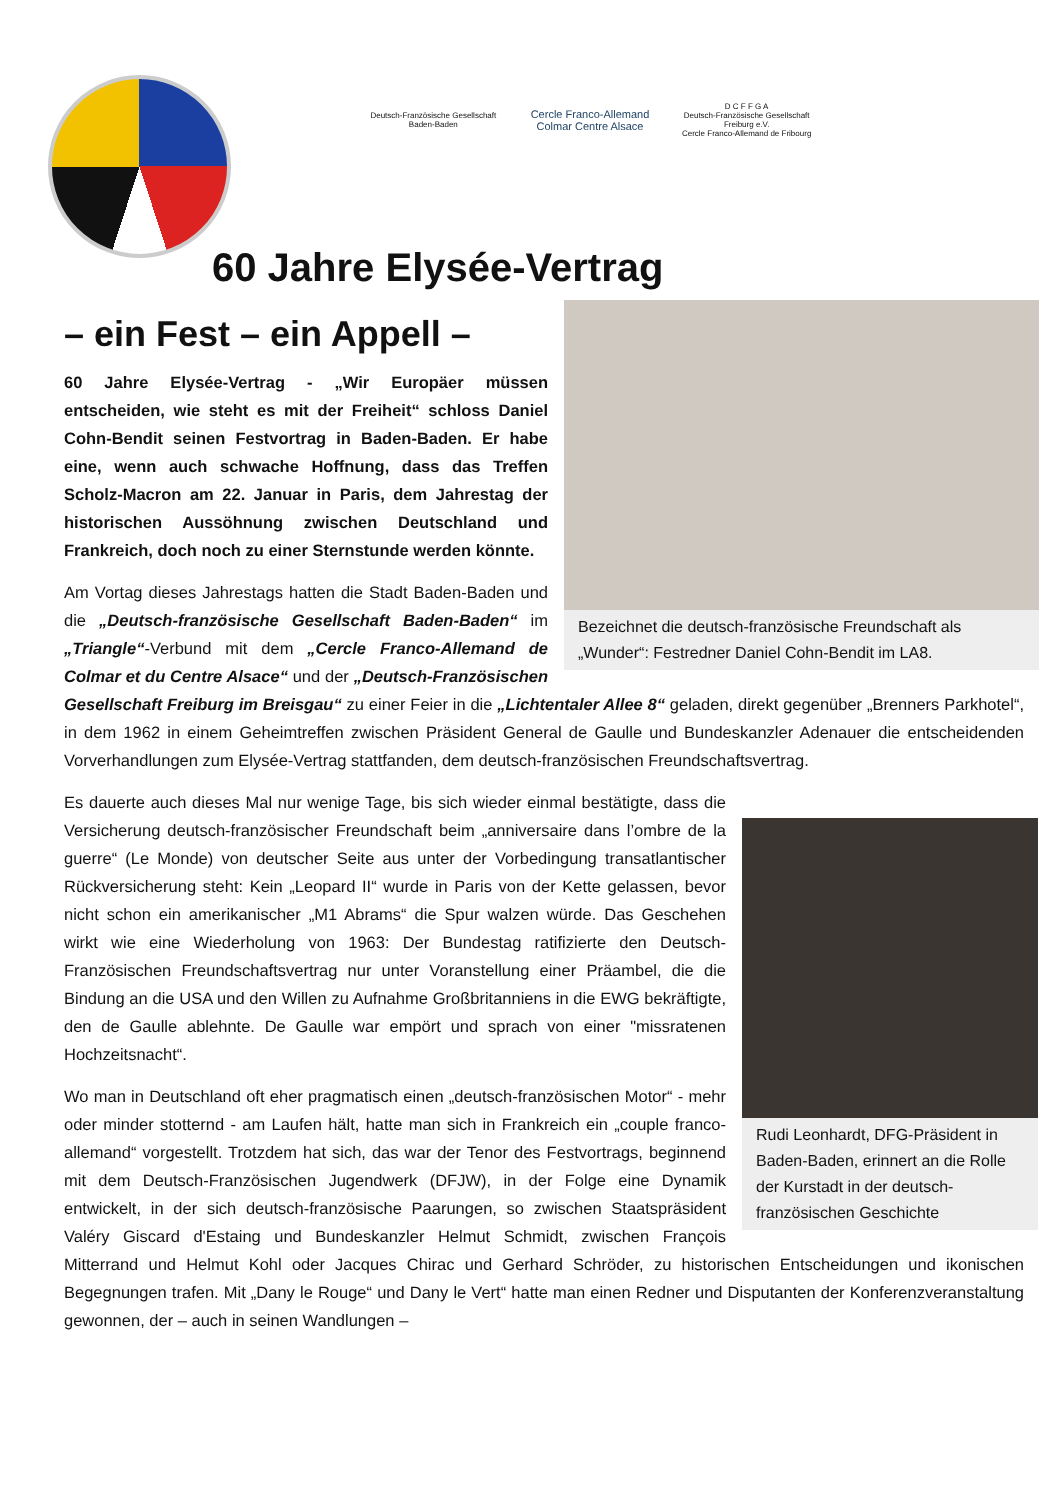Deutsch-Französische Gesellschaft Baden-Baden
Cercle Franco-Allemand
Colmar Centre Alsace
D C F F G A
Deutsch-Französische Gesellschaft Freiburg e.V.
Cercle Franco-Allemand de Fribourg
60 Jahre Elysée-Vertrag
Bezeichnet die deutsch-französische Freundschaft als „Wunder“: Festredner Daniel Cohn-Bendit im LA8.
– ein Fest – ein Appell –
60 Jahre Elysée-Vertrag - „Wir Europäer müssen entscheiden, wie steht es mit der Freiheit“ schloss Daniel Cohn-Bendit seinen Festvortrag in Baden-Baden. Er habe eine, wenn auch schwache Hoffnung, dass das Treffen Scholz-Macron am 22. Januar in Paris, dem Jahrestag der historischen Aussöhnung zwischen Deutschland und Frankreich, doch noch zu einer Sternstunde werden könnte.
Am Vortag dieses Jahrestags hatten die Stadt Baden-Baden und die „Deutsch-französische Gesellschaft Baden-Baden“ im „Triangle“-Verbund mit dem „Cercle Franco-Allemand de Colmar et du Centre Alsace“ und der „Deutsch-Französischen Gesellschaft Freiburg im Breisgau“ zu einer Feier in die „Lichtentaler Allee 8“ geladen, direkt gegenüber „Brenners Parkhotel“, in dem 1962 in einem Geheimtreffen zwischen Präsident General de Gaulle und Bundeskanzler Adenauer die entscheidenden Vorverhandlungen zum Elysée-Vertrag stattfanden, dem deutsch-französischen Freundschaftsvertrag.
Rudi Leonhardt, DFG-Präsident in Baden-Baden, erinnert an die Rolle der Kurstadt in der deutsch-französischen Geschichte
Es dauerte auch dieses Mal nur wenige Tage, bis sich wieder einmal bestätigte, dass die Versicherung deutsch-französischer Freundschaft beim „anniversaire dans l’ombre de la guerre“ (Le Monde) von deutscher Seite aus unter der Vorbedingung transatlantischer Rückversicherung steht: Kein „Leopard II“ wurde in Paris von der Kette gelassen, bevor nicht schon ein amerikanischer „M1 Abrams“ die Spur walzen würde. Das Geschehen wirkt wie eine Wiederholung von 1963: Der Bundestag ratifizierte den Deutsch-Französischen Freundschaftsvertrag nur unter Voranstellung einer Präambel, die die Bindung an die USA und den Willen zu Aufnahme Großbritanniens in die EWG bekräftigte, den de Gaulle ablehnte. De Gaulle war empört und sprach von einer "missratenen Hochzeitsnacht“.
Wo man in Deutschland oft eher pragmatisch einen „deutsch-französischen Motor“ - mehr oder minder stotternd - am Laufen hält, hatte man sich in Frankreich ein „couple franco-allemand“ vorgestellt. Trotzdem hat sich, das war der Tenor des Festvortrags, beginnend mit dem Deutsch-Französischen Jugendwerk (DFJW), in der Folge eine Dynamik entwickelt, in der sich deutsch-französische Paarungen, so zwischen Staatspräsident Valéry Giscard d'Estaing und Bundeskanzler Helmut Schmidt, zwischen François Mitterrand und Helmut Kohl oder Jacques Chirac und Gerhard Schröder, zu historischen Entscheidungen und ikonischen Begegnungen trafen. Mit „Dany le Rouge“ und Dany le Vert“ hatte man einen Redner und Disputanten der Konferenzveranstaltung gewonnen, der – auch in seinen Wandlungen –